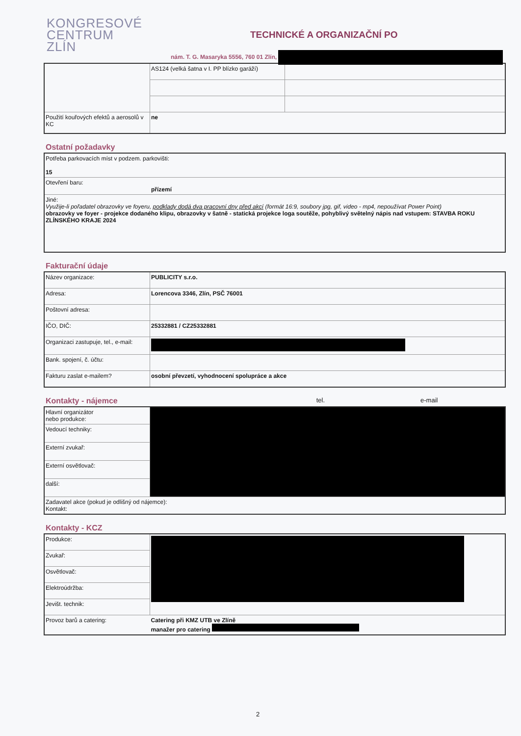KONGRESOVÉ
CENTRUM
ZLÍN
TECHNICKÉ A ORGANIZAČNÍ PO
nám. T. G. Masaryka 5556, 760 01 Zlín,
| | AS124 (velká šatna v I. PP blízko garáží) | |
| Použití kouřových efektů a aerosolů v KC | ne | |
Ostatní požadavky
| Potřeba parkovacích míst v podzem. parkovišti: 15 |
| Otevření baru: přízemí |
| Jiné: Využije-li pořadatel obrazovky ve foyeru, podklady dodá dva pracovní dny před akcí (formát 16:9, soubory jpg, gif, video - mp4, nepoužívat Power Point) obrazovky ve foyer - projekce dodaného klipu, obrazovky v šatně - statická projekce loga soutěže, pohyblivý světelný nápis nad vstupem: STAVBA ROKU ZLÍNSKÉHO KRAJE 2024 |
Fakturační údaje
| Název organizace: | PUBLICITY s.r.o. |
| Adresa: | Lorencova 3346, Zlín, PSČ 76001 |
| Poštovní adresa: | |
| IČO, DIČ: | 25332881 / CZ25332881 |
| Organizaci zastupuje, tel., e-mail: | |
| Bank. spojení, č. účtu: | |
| Fakturu zaslat e-mailem? | osobní převzetí, vyhodnocení spolupráce a akce |
Kontakty - nájemce tel. e-mail
| Hlavní organizátor nebo produkce: | |
| Vedoucí techniky: | |
| Externí zvukař: | |
| Externí osvětlovač: | |
| další: | |
| Zadavatel akce (pokud je odlišný od nájemce): Kontakt: | |
Kontakty - KCZ
| Produkce: | |
| Zvukař: | |
| Osvětlovač: | |
| Elektroúdržba: | |
| Jevišt. technik: | |
| Provoz barů a catering: | Catering při KMZ UTB ve Zlíně manažer pro catering |
2